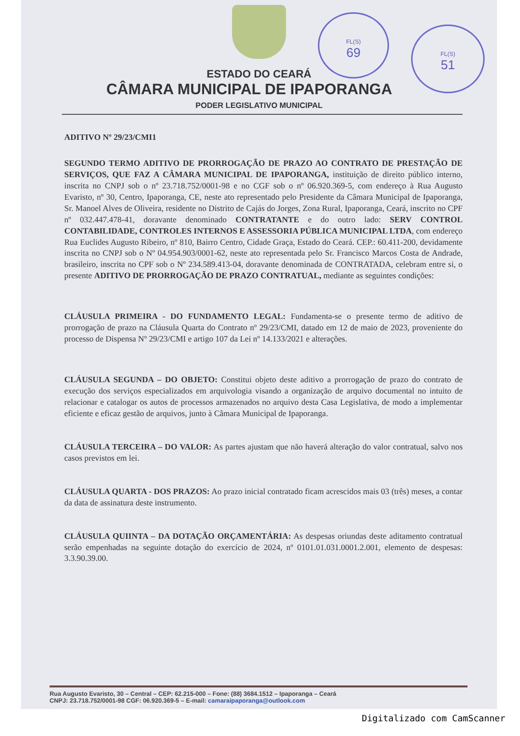FL(S)
69
FL(S)
51
ESTADO DO CEARÁ
CÂMARA MUNICIPAL DE IPAPORANGA
PODER LEGISLATIVO MUNICIPAL
ADITIVO Nº 29/23/CMI1
SEGUNDO TERMO ADITIVO DE PRORROGAÇÃO DE PRAZO AO CONTRATO DE PRESTAÇÃO DE SERVIÇOS, QUE FAZ A CÂMARA MUNICIPAL DE IPAPORANGA, instituição de direito público interno, inscrita no CNPJ sob o nº 23.718.752/0001-98 e no CGF sob o nº 06.920.369-5, com endereço à Rua Augusto Evaristo, nº 30, Centro, Ipaporanga, CE, neste ato representado pelo Presidente da Câmara Municipal de Ipaporanga, Sr. Manoel Alves de Oliveira, residente no Distrito de Cajás do Jorges, Zona Rural, Ipaporanga, Ceará, inscrito no CPF nº 032.447.478-41, doravante denominado CONTRATANTE e do outro lado: SERV CONTROL CONTABILIDADE, CONTROLES INTERNOS E ASSESSORIA PÚBLICA MUNICIPAL LTDA, com endereço Rua Euclides Augusto Ribeiro, nº 810, Bairro Centro, Cidade Graça, Estado do Ceará. CEP.: 60.411-200, devidamente inscrita no CNPJ sob o Nº 04.954.903/0001-62, neste ato representada pelo Sr. Francisco Marcos Costa de Andrade, brasileiro, inscrita no CPF sob o Nº 234.589.413-04, doravante denominada de CONTRATADA, celebram entre si, o presente ADITIVO DE PRORROGAÇÃO DE PRAZO CONTRATUAL, mediante as seguintes condições:
CLÁUSULA PRIMEIRA - DO FUNDAMENTO LEGAL: Fundamenta-se o presente termo de aditivo de prorrogação de prazo na Cláusula Quarta do Contrato nº 29/23/CMI, datado em 12 de maio de 2023, proveniente do processo de Dispensa Nº 29/23/CMI e artigo 107 da Lei nº 14.133/2021 e alterações.
CLÁUSULA SEGUNDA – DO OBJETO: Constitui objeto deste aditivo a prorrogação de prazo do contrato de execução dos serviços especializados em arquivologia visando a organização de arquivo documental no intuito de relacionar e catalogar os autos de processos armazenados no arquivo desta Casa Legislativa, de modo a implementar eficiente e eficaz gestão de arquivos, junto à Câmara Municipal de Ipaporanga.
CLÁUSULA TERCEIRA – DO VALOR: As partes ajustam que não haverá alteração do valor contratual, salvo nos casos previstos em lei.
CLÁUSULA QUARTA - DOS PRAZOS: Ao prazo inicial contratado ficam acrescidos mais 03 (três) meses, a contar da data de assinatura deste instrumento.
CLÁUSULA QUIINTA – DA DOTAÇÃO ORÇAMENTÁRIA: As despesas oriundas deste aditamento contratual serão empenhadas na seguinte dotação do exercício de 2024, nº 0101.01.031.0001.2.001, elemento de despesas: 3.3.90.39.00.
Rua Augusto Evaristo, 30 – Central – CEP: 62.215-000 – Fone: (88) 3684.1512 – Ipaporanga – Ceará
CNPJ: 23.718.752/0001-98 CGF: 06.920.369-5 – E-mail: camaraipaporanga@outlook.com
Digitalizado com CamScanner